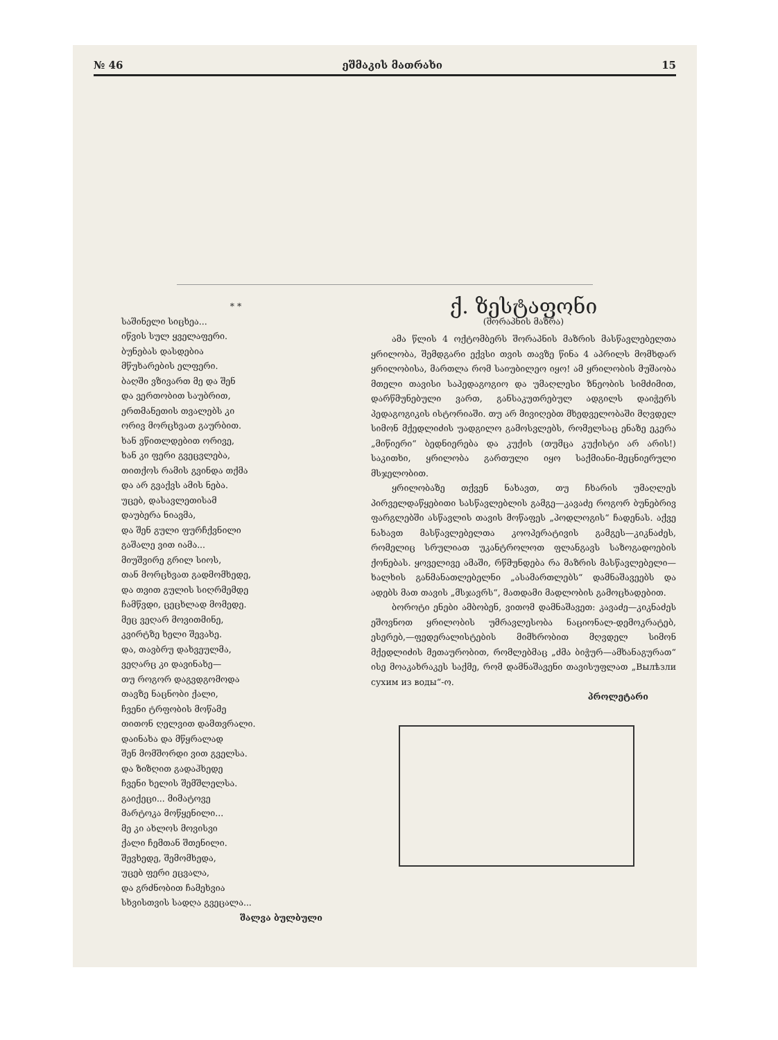№ 46 ეშმაკის მათრახი 15
* *
საშინელი სიცხეა...
იწვის სულ ყველაფერი.
ბუნებას დასდებია
მწუხარების ელფერი.
ბაღში ვზივართ მე და შენ
და ვერთობით საუბრით,
ერთმანეთის თვალებს კი
ორივ მორცხვათ გაურბით.
ხან ვწითლდებით ორივე,
ხან კი ფერი გვეცვლება,
თითქოს რამის გვინდა თქმა
და არ გვაქვს ამის ნება.
უცებ, დასავლეთისამ
დაუბერა ნიავმა,
და შენ გული ფურჩქვნილი
გაშალე ვით იამა...
მიუშვირე გრილ სიოს,
თან მორცხვათ გადმომხედე,
და თვით გულის სიღრმემდე
ჩამწვდი, ცეცხლად მომედე.
მეც ვეღარ მოვითმინე,
კვირტზე ხელი შევახე.
და, თავბრუ დახვეულმა,
ვეღარც კი დავინახე—
თუ როგორ დაგვდგომოდა
თავზე ნაცნობი ქალი,
ჩვენი ტრფობის მოწამე
თითონ ღელვით დამთვრალი.
დაინახა და მწყრალად
შენ მომშორდი ვით გველსა.
და ზიზღით გადაჰხედე
ჩვენი ხელის შემშლელსა.
გაიქეცი... მიმატოვე
მარტოკა მოწყენილი...
მე კი ახლოს მოვისვი
ქალი ჩემთან შთენილი.
შევხედე, შემომხედა,
უცებ ფერი ეცვალა,
და გრძნობით ჩამეხვია
სხვისთვის სადღა გვეცალა...
შალვა ბულბული
ქ. ზესტაფონი
(შორაპნის მაზრა)
ამა წლის 4 ოქტომბერს შორაპნის მაზრის მასწავლებელთა ყრილობა, შემდგარი ექვსი თვის თავზე წინა 4 აპრილს მომხდარ ყრილობისა, მართლა რომ საიუბილეო იყო! ამ ყრილობის მუშაობა მთელი თავისი საპედაგოგიო და უმაღლესი ზნეობის სიმძიმით, დარწმუნებული ვართ, განსაკუთრებულ ადგილს დაიჭერს პედაგოგიკის ისტორიაში. თუ არ მივიღებთ მხედველობაში მღვდელ სიმონ მქედლიძის უადგილო გამოსვლებს, რომელსაც ენაზე ეკერა „მიწიერი“ ბედნიერება და კუქის (თუმცა კუქისტი არ არის!) საკითხი, ყრილობა გართული იყო საქმიანი-მეცნიერული მსჯელობით.
ყრილობაზე თქვენ ნახავთ, თუ ჩხარის უმაღლეს პირველდაწყებითი სასწავლებლის გამგე—კავაძე როგორ ბუნებრივ ფარგლებში ასწავლის თავის მოწაფეს „პოდლოგის“ ჩადენას. აქვე ნახავთ მასწავლებელთა კოოპერატივის გამგეს—კიკნაძეს, რომელიც სრულიათ უკანტროლოთ ფლანგავს საზოგადოების ქონებას. ყოველივე ამაში, რწმუნდება რა მაზრის მასწავლებელი—ხალხის განმანათლებელნი „ასამართლებს“ დამნაშავეებს და ადებს მათ თავის „მსჯავრს“, მათდამი მადლობის გამოცხადებით.
ბოროტი ენები ამბობენ, ვითომ დამნაშავეთ: კავაძე—კიკნაძეს ეშოვნოთ ყრილობის უმრავლესობა ნაციონალ-დემოკრატებ, ესერებ,—ფედერალისტების მიმხრობით მღვდელ სიმონ მქედლიძის მეთაურობით, რომლებმაც „ძმა ბიჭურ—ამხანაგურათ“ ისე მოაკახრაკეს საქმე, რომ დამნაშავენი თავისუფლათ „Вылѣзли сухим из воды“-ო.
პროლეტარი